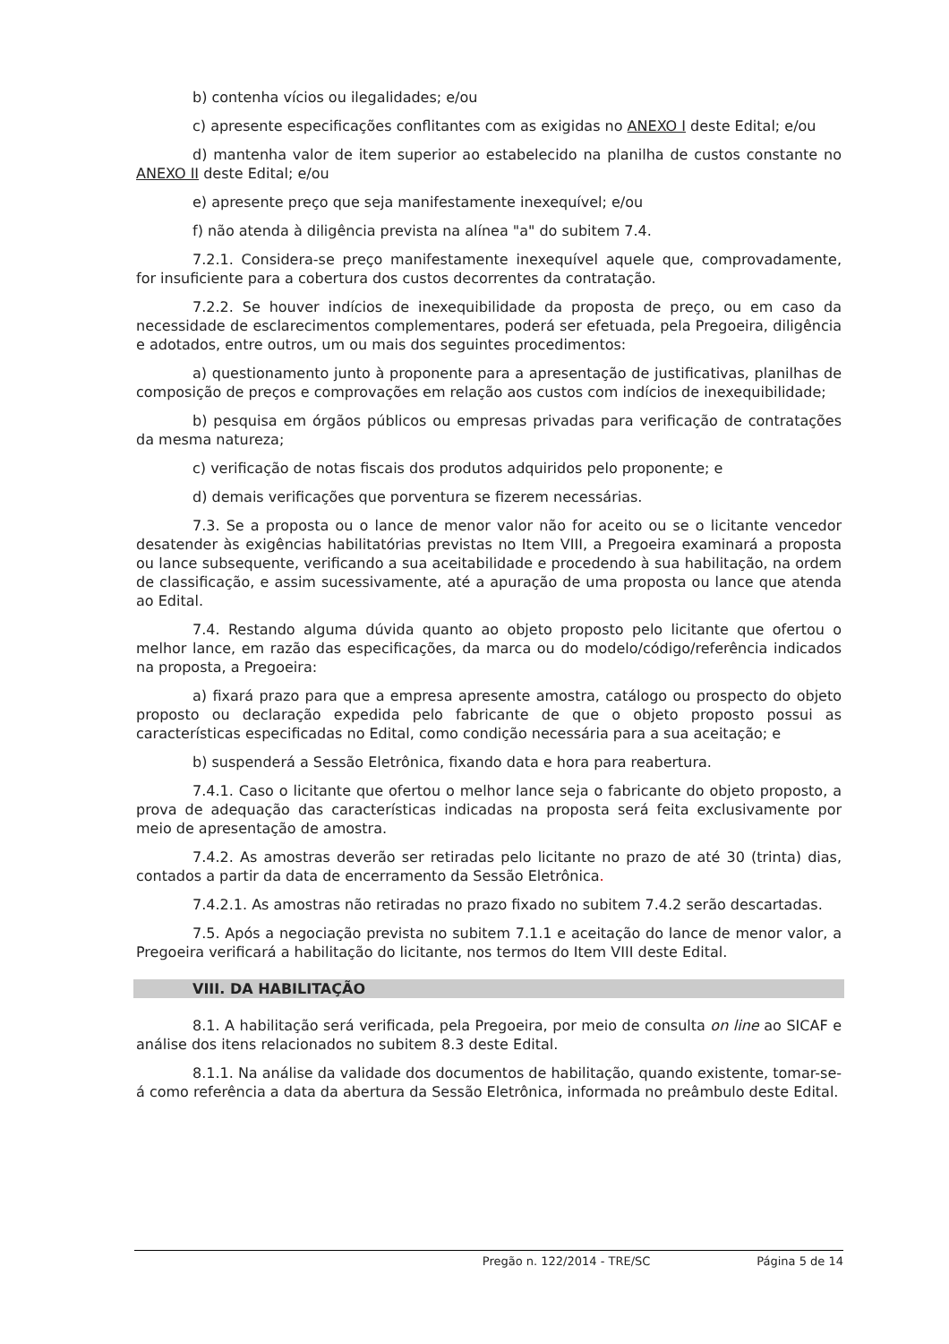b) contenha vícios ou ilegalidades; e/ou
c) apresente especificações conflitantes com as exigidas no ANEXO I deste Edital; e/ou
d) mantenha valor de item superior ao estabelecido na planilha de custos constante no ANEXO II deste Edital; e/ou
e) apresente preço que seja manifestamente inexequível; e/ou
f) não atenda à diligência prevista na alínea "a" do subitem 7.4.
7.2.1. Considera-se preço manifestamente inexequível aquele que, comprovadamente, for insuficiente para a cobertura dos custos decorrentes da contratação.
7.2.2. Se houver indícios de inexequibilidade da proposta de preço, ou em caso da necessidade de esclarecimentos complementares, poderá ser efetuada, pela Pregoeira, diligência e adotados, entre outros, um ou mais dos seguintes procedimentos:
a) questionamento junto à proponente para a apresentação de justificativas, planilhas de composição de preços e comprovações em relação aos custos com indícios de inexequibilidade;
b) pesquisa em órgãos públicos ou empresas privadas para verificação de contratações da mesma natureza;
c) verificação de notas fiscais dos produtos adquiridos pelo proponente; e
d) demais verificações que porventura se fizerem necessárias.
7.3. Se a proposta ou o lance de menor valor não for aceito ou se o licitante vencedor desatender às exigências habilitatórias previstas no Item VIII, a Pregoeira examinará a proposta ou lance subsequente, verificando a sua aceitabilidade e procedendo à sua habilitação, na ordem de classificação, e assim sucessivamente, até a apuração de uma proposta ou lance que atenda ao Edital.
7.4. Restando alguma dúvida quanto ao objeto proposto pelo licitante que ofertou o melhor lance, em razão das especificações, da marca ou do modelo/código/referência indicados na proposta, a Pregoeira:
a) fixará prazo para que a empresa apresente amostra, catálogo ou prospecto do objeto proposto ou declaração expedida pelo fabricante de que o objeto proposto possui as características especificadas no Edital, como condição necessária para a sua aceitação; e
b) suspenderá a Sessão Eletrônica, fixando data e hora para reabertura.
7.4.1. Caso o licitante que ofertou o melhor lance seja o fabricante do objeto proposto, a prova de adequação das características indicadas na proposta será feita exclusivamente por meio de apresentação de amostra.
7.4.2. As amostras deverão ser retiradas pelo licitante no prazo de até 30 (trinta) dias, contados a partir da data de encerramento da Sessão Eletrônica.
7.4.2.1. As amostras não retiradas no prazo fixado no subitem 7.4.2 serão descartadas.
7.5. Após a negociação prevista no subitem 7.1.1 e aceitação do lance de menor valor, a Pregoeira verificará a habilitação do licitante, nos termos do Item VIII deste Edital.
VIII. DA HABILITAÇÃO
8.1. A habilitação será verificada, pela Pregoeira, por meio de consulta on line ao SICAF e análise dos itens relacionados no subitem 8.3 deste Edital.
8.1.1. Na análise da validade dos documentos de habilitação, quando existente, tomar-se-á como referência a data da abertura da Sessão Eletrônica, informada no preâmbulo deste Edital.
Pregão n. 122/2014 - TRE/SC Página 5 de 14